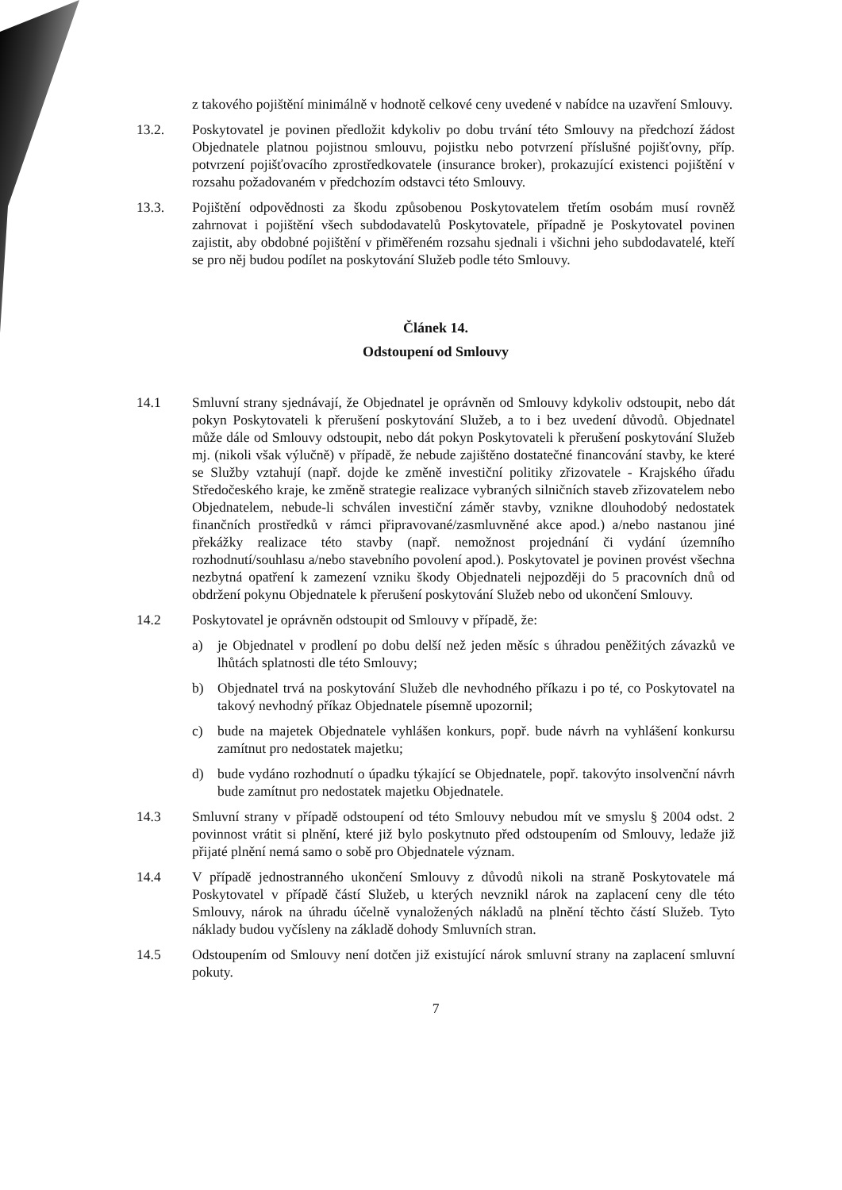z takového pojištění minimálně v hodnotě celkové ceny uvedené v nabídce na uzavření Smlouvy.
13.2. Poskytovatel je povinen předložit kdykoliv po dobu trvání této Smlouvy na předchozí žádost Objednatele platnou pojistnou smlouvu, pojistku nebo potvrzení příslušné pojišťovny, příp. potvrzení pojišťovacího zprostředkovatele (insurance broker), prokazující existenci pojištění v rozsahu požadovaném v předchozím odstavci této Smlouvy.
13.3. Pojištění odpovědnosti za škodu způsobenou Poskytovatelem třetím osobám musí rovněž zahrnovat i pojištění všech subdodavatelů Poskytovatele, případně je Poskytovatel povinen zajistit, aby obdobné pojištění v přiměřeném rozsahu sjednali i všichni jeho subdodavatelé, kteří se pro něj budou podílet na poskytování Služeb podle této Smlouvy.
Článek 14.
Odstoupení od Smlouvy
14.1 Smluvní strany sjednávají, že Objednatel je oprávněn od Smlouvy kdykoliv odstoupit, nebo dát pokyn Poskytovateli k přerušení poskytování Služeb, a to i bez uvedení důvodů. Objednatel může dále od Smlouvy odstoupit, nebo dát pokyn Poskytovateli k přerušení poskytování Služeb mj. (nikoli však výlučně) v případě, že nebude zajištěno dostatečné financování stavby, ke které se Služby vztahují (např. dojde ke změně investiční politiky zřizovatele - Krajského úřadu Středočeského kraje, ke změně strategie realizace vybraných silničních staveb zřizovatelem nebo Objednatelem, nebude-li schválen investiční záměr stavby, vznikne dlouhodobý nedostatek finančních prostředků v rámci připravované/zasmluvněné akce apod.) a/nebo nastanou jiné překážky realizace této stavby (např. nemožnost projednání či vydání územního rozhodnutí/souhlasu a/nebo stavebního povolení apod.). Poskytovatel je povinen provést všechna nezbytná opatření k zamezení vzniku škody Objednateli nejpozději do 5 pracovních dnů od obdržení pokynu Objednatele k přerušení poskytování Služeb nebo od ukončení Smlouvy.
14.2 Poskytovatel je oprávněn odstoupit od Smlouvy v případě, že:
a) je Objednatel v prodlení po dobu delší než jeden měsíc s úhradou peněžitých závazků ve lhůtách splatnosti dle této Smlouvy;
b) Objednatel trvá na poskytování Služeb dle nevhodného příkazu i po té, co Poskytovatel na takový nevhodný příkaz Objednatele písemně upozornil;
c) bude na majetek Objednatele vyhlášen konkurs, popř. bude návrh na vyhlášení konkursu zamítnut pro nedostatek majetku;
d) bude vydáno rozhodnutí o úpadku týkající se Objednatele, popř. takovýto insolvenční návrh bude zamítnut pro nedostatek majetku Objednatele.
14.3 Smluvní strany v případě odstoupení od této Smlouvy nebudou mít ve smyslu § 2004 odst. 2 povinnost vrátit si plnění, které již bylo poskytnuto před odstoupením od Smlouvy, ledaže již přijaté plnění nemá samo o sobě pro Objednatele význam.
14.4 V případě jednostranného ukončení Smlouvy z důvodů nikoli na straně Poskytovatele má Poskytovatel v případě částí Služeb, u kterých nevznikl nárok na zaplacení ceny dle této Smlouvy, nárok na úhradu účelně vynaložených nákladů na plnění těchto částí Služeb. Tyto náklady budou vyčísleny na základě dohody Smluvních stran.
14.5 Odstoupením od Smlouvy není dotčen již existující nárok smluvní strany na zaplacení smluvní pokuty.
7